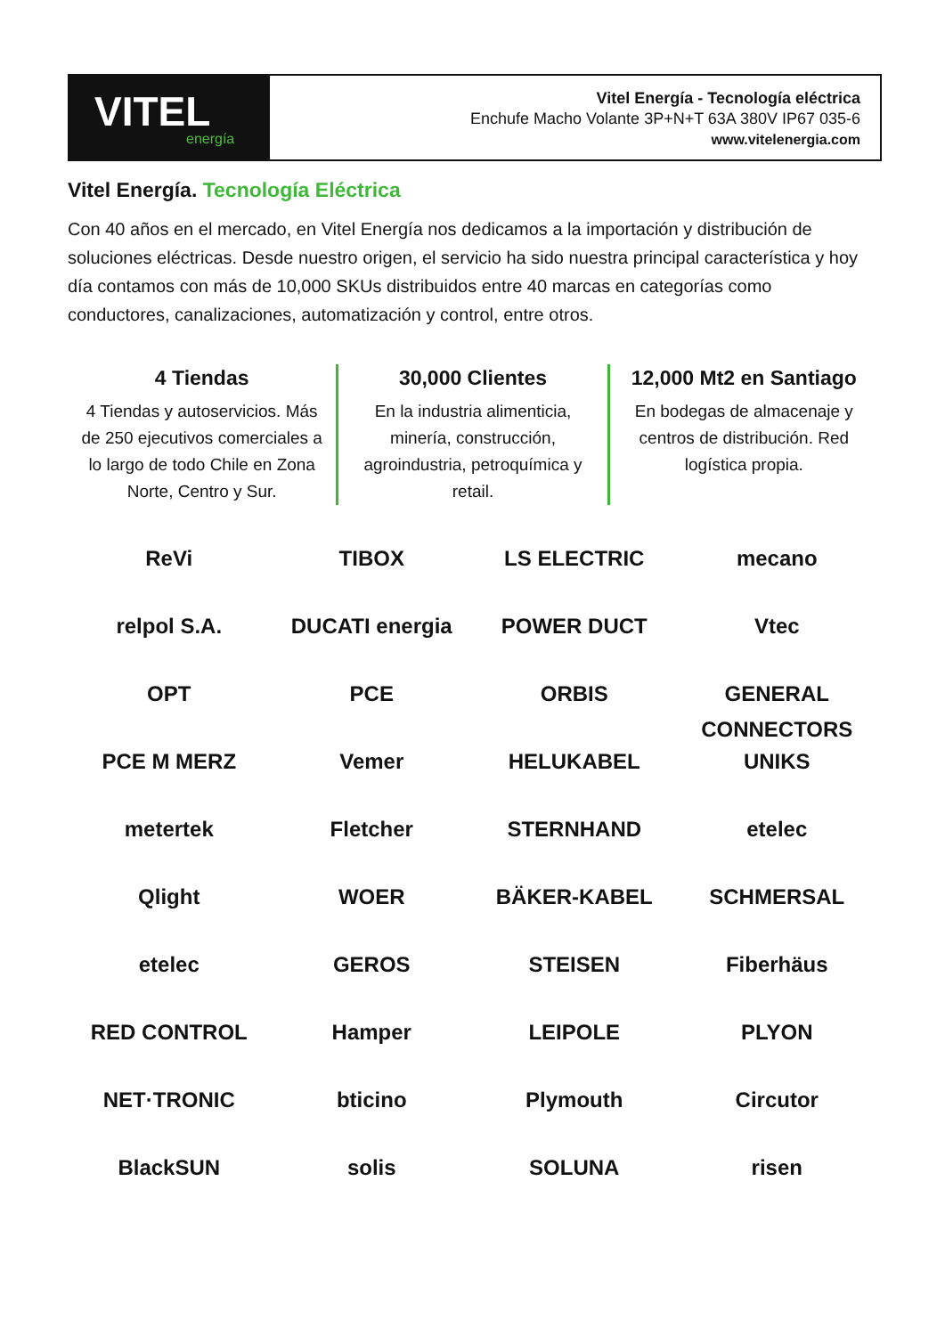VITEL
energía
Vitel Energía - Tecnología eléctrica
Enchufe Macho Volante 3P+N+T 63A 380V IP67 035-6
www.vitelenergia.com
Vitel Energía. Tecnología Eléctrica
Con 40 años en el mercado, en Vitel Energía nos dedicamos a la importación y distribución de soluciones eléctricas. Desde nuestro origen, el servicio ha sido nuestra principal característica y hoy día contamos con más de 10,000 SKUs distribuidos entre 40 marcas en categorías como conductores, canalizaciones, automatización y control, entre otros.
4 Tiendas
4 Tiendas y autoservicios. Más de 250 ejecutivos comerciales a lo largo de todo Chile en Zona Norte, Centro y Sur.
30,000 Clientes
En la industria alimenticia, minería, construcción, agroindustria, petroquímica y retail.
12,000 Mt2 en Santiago
En bodegas de almacenaje y centros de distribución. Red logística propia.
ReVi
TIBOX
LS ELECTRIC
mecano
relpol S.A.
DUCATI energia
POWER DUCT
Vtec
OPT
PCE
ORBIS
GENERAL CONNECTORS
PCE M MERZ
Vemer
HELUKABEL
UNIKS
metertek
Fletcher
STERNHAND
etelec
Qlight
WOER
BÄKER-KABEL
SCHMERSAL
etelec
GEROS
STEISEN
Fiberhäus
RED CONTROL
Hamper
LEIPOLE
PLYON
NET·TRONIC
bticino
Plymouth
Circutor
BlackSUN
solis
SOLUNA
risen